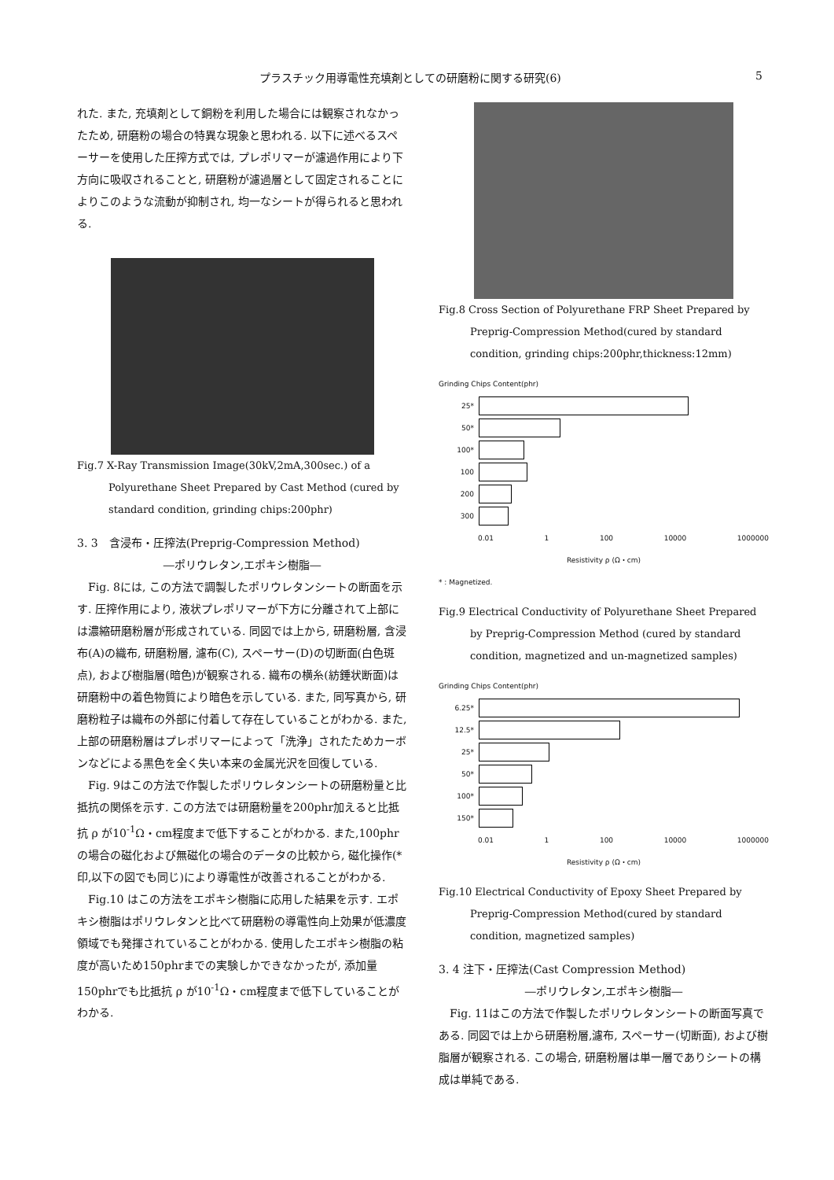プラスチック用導電性充填剤としての研磨粉に関する研究(6) 5
れた. また, 充填剤として銅粉を利用した場合には観察されなかったため, 研磨粉の場合の特異な現象と思われる. 以下に述べるスペーサーを使用した圧搾方式では, プレポリマーが濾過作用により下方向に吸収されることと, 研磨粉が濾過層として固定されることによりこのような流動が抑制され, 均一なシートが得られると思われる.
Fig.7 X-Ray Transmission Image(30kV,2mA,300sec.) of a Polyurethane Sheet Prepared by Cast Method (cured by standard condition, grinding chips:200phr)
3. 3　含浸布・圧搾法(Preprig-Compression Method)
―ポリウレタン,エポキシ樹脂―
　Fig. 8には, この方法で調製したポリウレタンシートの断面を示す. 圧搾作用により, 液状プレポリマーが下方に分離されて上部には濃縮研磨粉層が形成されている. 同図では上から, 研磨粉層, 含浸布(A)の織布, 研磨粉層, 濾布(C), スペーサー(D)の切断面(白色斑点), および樹脂層(暗色)が観察される. 織布の横糸(紡錘状断面)は研磨粉中の着色物質により暗色を示している. また, 同写真から, 研磨粉粒子は織布の外部に付着して存在していることがわかる. また,上部の研磨粉層はプレポリマーによって「洗浄」されたためカーボンなどによる黒色を全く失い本来の金属光沢を回復している.
　Fig. 9はこの方法で作製したポリウレタンシートの研磨粉量と比抵抗の関係を示す. この方法では研磨粉量を200phr加えると比抵抗 ρ が10<sup>-1</sup>Ω・cm程度まで低下することがわかる. また,100phrの場合の磁化および無磁化の場合のデータの比較から, 磁化操作(*印,以下の図でも同じ)により導電性が改善されることがわかる.
　Fig.10 はこの方法をエポキシ樹脂に応用した結果を示す. エポキシ樹脂はポリウレタンと比べて研磨粉の導電性向上効果が低濃度領域でも発揮されていることがわかる. 使用したエポキシ樹脂の粘度が高いため150phrまでの実験しかできなかったが, 添加量150phrでも比抵抗 ρ が10<sup>-1</sup>Ω・cm程度まで低下していることがわかる.
Fig.8 Cross Section of Polyurethane FRP Sheet Prepared by Preprig-Compression Method(cured by standard condition, grinding chips:200phr,thickness:12mm)
Grinding Chips Content(phr)
25*
50*
100*
100
200
300
0.01 1 100 10000 1000000
Resistivity ρ (Ω・cm)
* : Magnetized.
Fig.9 Electrical Conductivity of Polyurethane Sheet Prepared by Preprig-Compression Method (cured by standard condition, magnetized and un-magnetized samples)
Grinding Chips Content(phr)
6.25*
12.5*
25*
50*
100*
150*
0.01 1 100 10000 1000000
Resistivity ρ (Ω・cm)
Fig.10 Electrical Conductivity of Epoxy Sheet Prepared by Preprig-Compression Method(cured by standard condition, magnetized samples)
3. 4 注下・圧搾法(Cast Compression Method)
―ポリウレタン,エポキシ樹脂―
　Fig. 11はこの方法で作製したポリウレタンシートの断面写真である. 同図では上から研磨粉層,濾布, スペーサー(切断面), および樹脂層が観察される. この場合, 研磨粉層は単一層でありシートの構成は単純である.